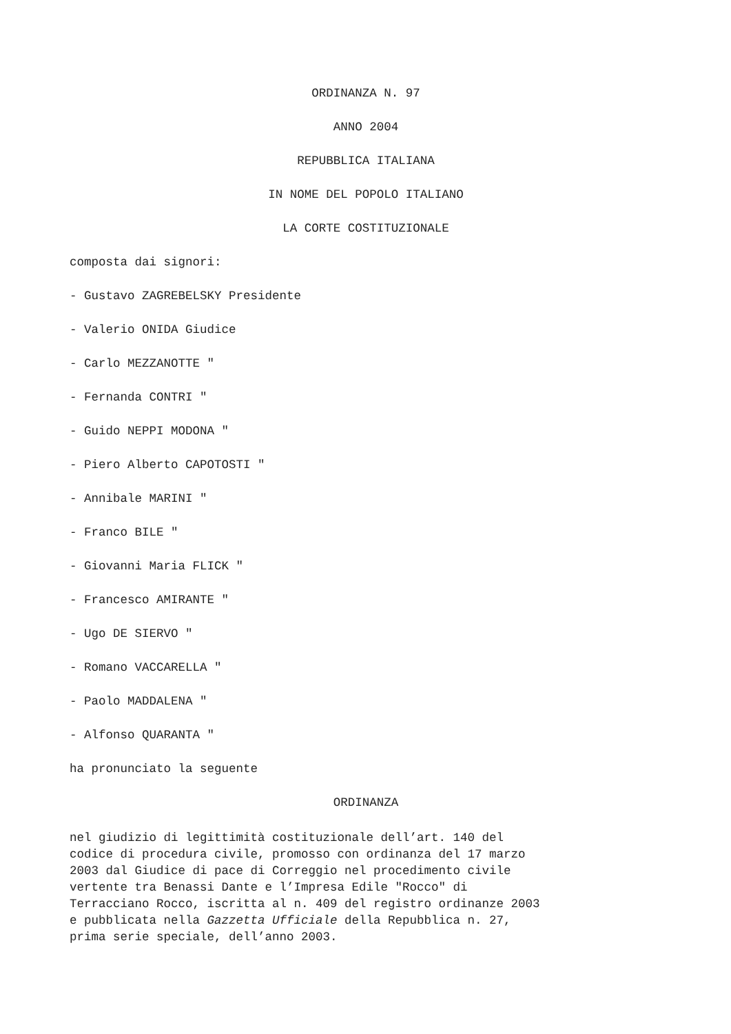ORDINANZA N. 97
ANNO 2004
REPUBBLICA ITALIANA
IN NOME DEL POPOLO ITALIANO
LA CORTE COSTITUZIONALE
composta dai signori:
- Gustavo ZAGREBELSKY Presidente
- Valerio ONIDA Giudice
- Carlo MEZZANOTTE "
- Fernanda CONTRI "
- Guido NEPPI MODONA "
- Piero Alberto CAPOTOSTI "
- Annibale MARINI "
- Franco BILE "
- Giovanni Maria FLICK "
- Francesco AMIRANTE "
- Ugo DE SIERVO "
- Romano VACCARELLA "
- Paolo MADDALENA "
- Alfonso QUARANTA "
ha pronunciato la seguente
ORDINANZA
nel giudizio di legittimità costituzionale dell’art. 140 del
codice di procedura civile, promosso con ordinanza del 17 marzo
2003 dal Giudice di pace di Correggio nel procedimento civile
vertente tra Benassi Dante e l’Impresa Edile "Rocco" di
Terracciano Rocco, iscritta al n. 409 del registro ordinanze 2003
e pubblicata nella Gazzetta Ufficiale della Repubblica n. 27,
prima serie speciale, dell’anno 2003.